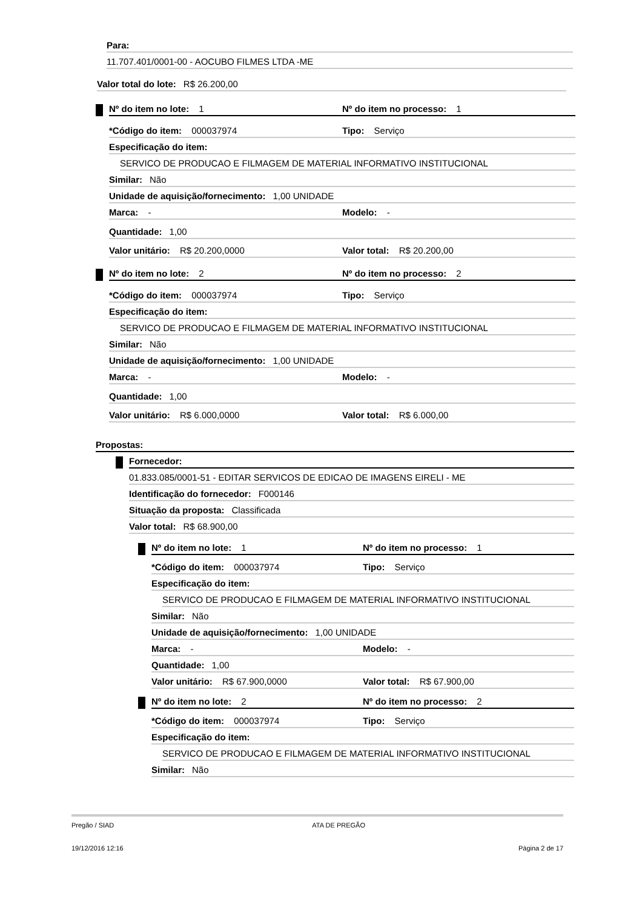Para:
11.707.401/0001-00 - AOCUBO FILMES LTDA -ME
Valor total do lote: R$ 26.200,00
Nº do item no lote: 1 Nº do item no processo: 1
*Código do item: 000037974 Tipo: Serviço
Especificação do item:
SERVICO DE PRODUCAO E FILMAGEM DE MATERIAL INFORMATIVO INSTITUCIONAL
Similar: Não
Unidade de aquisição/fornecimento: 1,00 UNIDADE
Marca: - Modelo: -
Quantidade: 1,00
Valor unitário: R$ 20.200,0000 Valor total: R$ 20.200,00
Nº do item no lote: 2 Nº do item no processo: 2
*Código do item: 000037974 Tipo: Serviço
Especificação do item:
SERVICO DE PRODUCAO E FILMAGEM DE MATERIAL INFORMATIVO INSTITUCIONAL
Similar: Não
Unidade de aquisição/fornecimento: 1,00 UNIDADE
Marca: - Modelo: -
Quantidade: 1,00
Valor unitário: R$ 6.000,0000 Valor total: R$ 6.000,00
Propostas:
Fornecedor:
01.833.085/0001-51 - EDITAR SERVICOS DE EDICAO DE IMAGENS EIRELI - ME
Identificação do fornecedor: F000146
Situação da proposta: Classificada
Valor total: R$ 68.900,00
Nº do item no lote: 1 Nº do item no processo: 1
*Código do item: 000037974 Tipo: Serviço
Especificação do item:
SERVICO DE PRODUCAO E FILMAGEM DE MATERIAL INFORMATIVO INSTITUCIONAL
Similar: Não
Unidade de aquisição/fornecimento: 1,00 UNIDADE
Marca: - Modelo: -
Quantidade: 1,00
Valor unitário: R$ 67.900,0000 Valor total: R$ 67.900,00
Nº do item no lote: 2 Nº do item no processo: 2
*Código do item: 000037974 Tipo: Serviço
Especificação do item:
SERVICO DE PRODUCAO E FILMAGEM DE MATERIAL INFORMATIVO INSTITUCIONAL
Similar: Não
Pregão / SIAD ATA DE PREGÃO
19/12/2016 12:16 Página 2 de 17